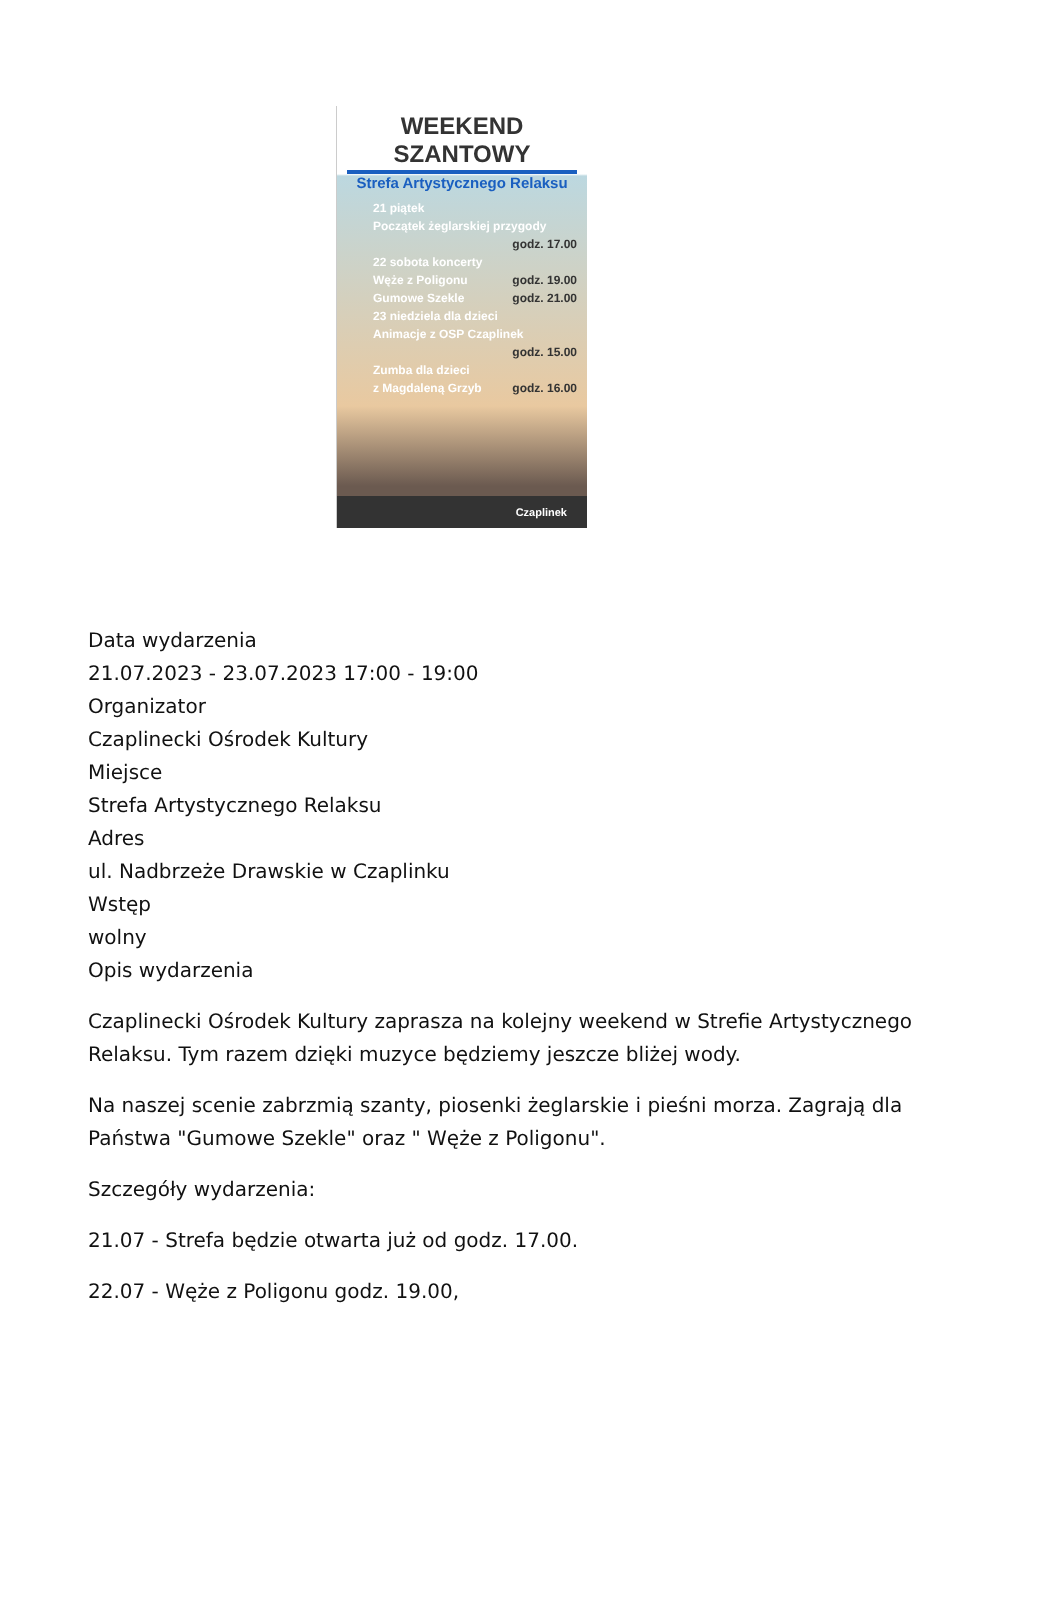WEEKEND SZANTOWY
Strefa Artystycznego Relaksu
21 piątek
Początek żeglarskiej przygody
godz. 17.00
22 sobota koncerty
Węże z Poligonu godz. 19.00
Gumowe Szekle godz. 21.00
23 niedziela dla dzieci
Animacje z OSP Czaplinek
godz. 15.00
Zumba dla dzieci
z Magdaleną Grzyb godz. 16.00
Czaplinek
Data wydarzenia
21.07.2023 - 23.07.2023 17:00 - 19:00
Organizator
Czaplinecki Ośrodek Kultury
Miejsce
Strefa Artystycznego Relaksu
Adres
ul. Nadbrzeże Drawskie w Czaplinku
Wstęp
wolny
Opis wydarzenia
Czaplinecki Ośrodek Kultury zaprasza na kolejny weekend w Strefie Artystycznego Relaksu. Tym razem dzięki muzyce będziemy jeszcze bliżej wody.
Na naszej scenie zabrzmią szanty, piosenki żeglarskie i pieśni morza. Zagrają dla Państwa "Gumowe Szekle" oraz " Węże z Poligonu".
Szczegóły wydarzenia:
21.07 - Strefa będzie otwarta już od godz. 17.00.
22.07 - Węże z Poligonu godz. 19.00,